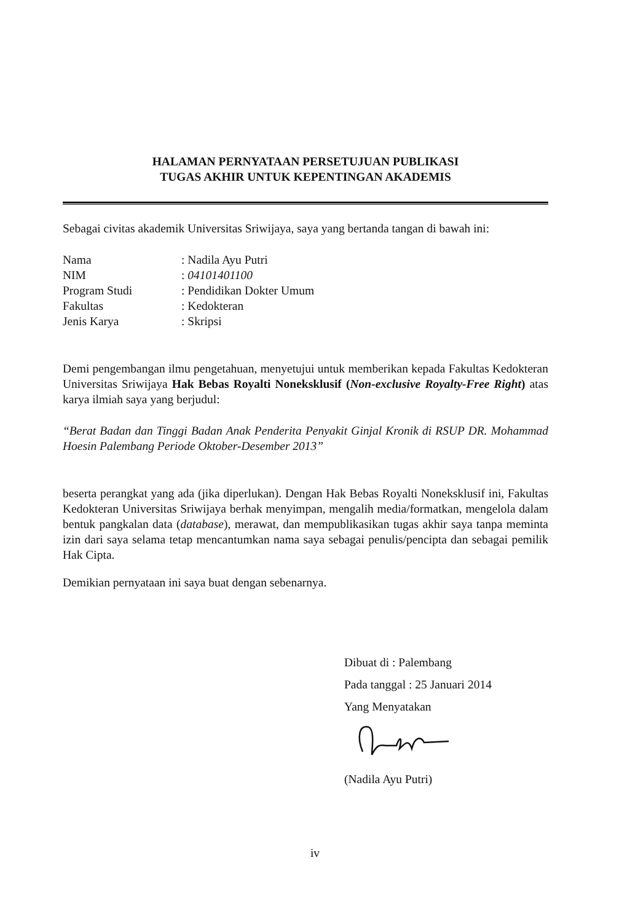HALAMAN PERNYATAAN PERSETUJUAN PUBLIKASI
TUGAS AKHIR UNTUK KEPENTINGAN AKADEMIS
Sebagai civitas akademik Universitas Sriwijaya, saya yang bertanda tangan di bawah ini:
| Nama | : Nadila Ayu Putri |
| NIM | : 04101401100 |
| Program Studi | : Pendidikan Dokter Umum |
| Fakultas | : Kedokteran |
| Jenis Karya | : Skripsi |
Demi pengembangan ilmu pengetahuan, menyetujui untuk memberikan kepada Fakultas Kedokteran Universitas Sriwijaya Hak Bebas Royalti Noneksklusif (Non-exclusive Royalty-Free Right) atas karya ilmiah saya yang berjudul:
“Berat Badan dan Tinggi Badan Anak Penderita Penyakit Ginjal Kronik di RSUP DR. Mohammad Hoesin Palembang Periode Oktober-Desember 2013”
beserta perangkat yang ada (jika diperlukan). Dengan Hak Bebas Royalti Noneksklusif ini, Fakultas Kedokteran Universitas Sriwijaya berhak menyimpan, mengalih media/formatkan, mengelola dalam bentuk pangkalan data (database), merawat, dan mempublikasikan tugas akhir saya tanpa meminta izin dari saya selama tetap mencantumkan nama saya sebagai penulis/pencipta dan sebagai pemilik Hak Cipta.
Demikian pernyataan ini saya buat dengan sebenarnya.
Dibuat di : Palembang
Pada tanggal : 25 Januari 2014
Yang Menyatakan
(Nadila Ayu Putri)
iv